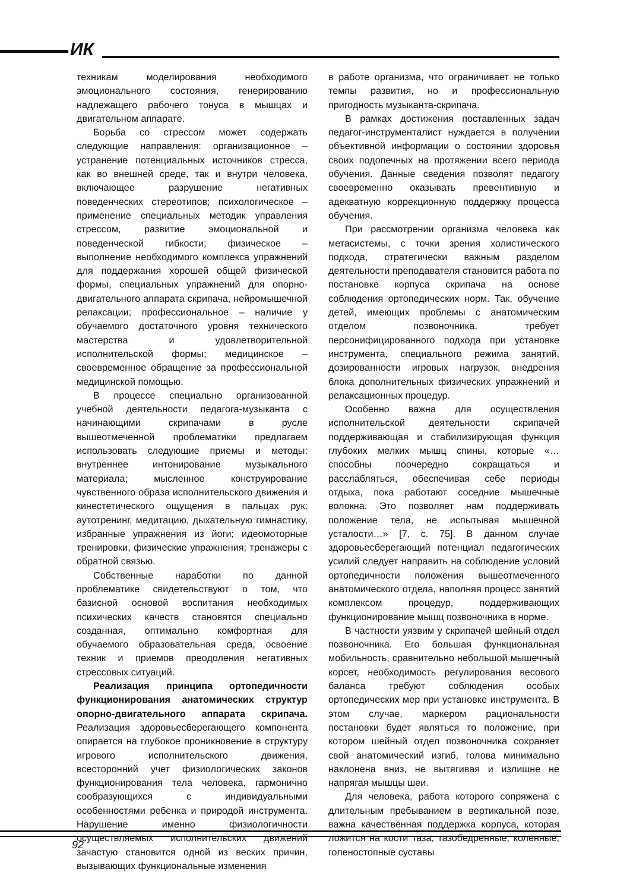ИК
техникам моделирования необходимого эмоционального состояния, генерированию надлежащего рабочего тонуса в мышцах и двигательном аппарате.
Борьба со стрессом может содержать следующие направления: организационное – устранение потенциальных источников стресса, как во внешней среде, так и внутри человека, включающее разрушение негативных поведенческих стереотипов; психологическое – применение специальных методик управления стрессом, развитие эмоциональной и поведенческой гибкости; физическое – выполнение необходимого комплекса упражнений для поддержания хорошей общей физической формы, специальных упражнений для опорно-двигательного аппарата скрипача, нейромышечной релаксации; профессиональное – наличие у обучаемого достаточного уровня технического мастерства и удовлетворительной исполнительской формы; медицинское – своевременное обращение за профессиональной медицинской помощью.
В процессе специально организованной учебной деятельности педагога-музыканта с начинающими скрипачами в русле вышеотмеченной проблематики предлагаем использовать следующие приемы и методы: внутреннее интонирование музыкального материала; мысленное конструирование чувственного образа исполнительского движения и кинестетического ощущения в пальцах рук; аутотренинг, медитацию, дыхательную гимнастику, избранные упражнения из йоги; идеомоторные тренировки, физические упражнения; тренажеры с обратной связью.
Собственные наработки по данной проблематике свидетельствуют о том, что базисной основой воспитания необходимых психических качеств становятся специально созданная, оптимально комфортная для обучаемого образовательная среда, освоение техник и приемов преодоления негативных стрессовых ситуаций.
Реализация принципа ортопедичности функционирования анатомических структур опорно-двигательного аппарата скрипача. Реализация здоровьесберегающего компонента опирается на глубокое проникновение в структуру игрового исполнительского движения, всесторонний учет физиологических законов функционирования тела человека, гармонично сообразующихся с индивидуальными особенностями ребенка и природой инструмента. Нарушение именно физиологичности осуществляемых исполнительских движений зачастую становится одной из веских причин, вызывающих функциональные изменения
в работе организма, что ограничивает не только темпы развития, но и профессиональную пригодность музыканта-скрипача.
В рамках достижения поставленных задач педагог-инструменталист нуждается в получении объективной информации о состоянии здоровья своих подопечных на протяжении всего периода обучения. Данные сведения позволят педагогу своевременно оказывать превентивную и адекватную коррекционную поддержку процесса обучения.
При рассмотрении организма человека как метасистемы, с точки зрения холистического подхода, стратегически важным разделом деятельности преподавателя становится работа по постановке корпуса скрипача на основе соблюдения ортопедических норм. Так, обучение детей, имеющих проблемы с анатомическим отделом позвоночника, требует персонифицированного подхода при установке инструмента, специального режима занятий, дозированности игровых нагрузок, внедрения блока дополнительных физических упражнений и релаксационных процедур.
Особенно важна для осуществления исполнительской деятельности скрипачей поддерживающая и стабилизирующая функция глубоких мелких мышц спины, которые «…способны поочередно сокращаться и расслабляться, обеспечивая себе периоды отдыха, пока работают соседние мышечные волокна. Это позволяет нам поддерживать положение тела, не испытывая мышечной усталости…» [7, с. 75]. В данном случае здоровьесберегающий потенциал педагогических усилий следует направить на соблюдение условий ортопедичности положения вышеотмеченного анатомического отдела, наполняя процесс занятий комплексом процедур, поддерживающих функционирование мышц позвоночника в норме.
В частности уязвим у скрипачей шейный отдел позвоночника. Его большая функциональная мобильность, сравнительно небольшой мышечный корсет, необходимость регулирования весового баланса требуют соблюдения особых ортопедических мер при установке инструмента. В этом случае, маркером рациональности постановки будет являться то положение, при котором шейный отдел позвоночника сохраняет свой анатомический изгиб, голова минимально наклонена вниз, не вытягивая и излишне не напрягая мышцы шеи.
Для человека, работа которого сопряжена с длительным пребыванием в вертикальной позе, важна качественная поддержка корпуса, которая ложится на кости таза, тазобедренные, коленные, голеностопные суставы
92